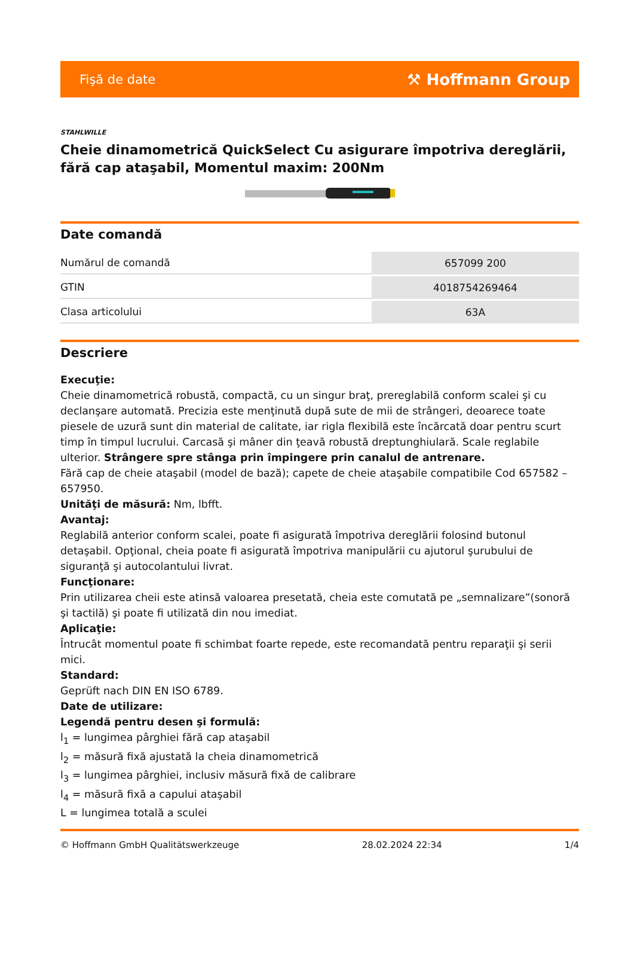Fişă de date ⚒ Hoffmann Group
STAHLWILLE
Cheie dinamometrică QuickSelect Cu asigurare împotriva dereglării, fără cap ataşabil, Momentul maxim: 200Nm
Date comandă
| Numărul de comandă | 657099 200 |
| GTIN | 4018754269464 |
| Clasa articolului | 63A |
Descriere
Execuţie:
Cheie dinamometrică robustă, compactă, cu un singur braţ, prereglabilă conform scalei şi cu declanşare automată. Precizia este menţinută după sute de mii de strângeri, deoarece toate piesele de uzură sunt din material de calitate, iar rigla flexibilă este încărcată doar pentru scurt timp în timpul lucrului. Carcasă şi mâner din ţeavă robustă dreptunghiulară. Scale reglabile ulterior. Strângere spre stânga prin împingere prin canalul de antrenare.
Fără cap de cheie ataşabil (model de bază); capete de cheie ataşabile compatibile Cod 657582 – 657950.
Unităţi de măsură: Nm, lbfft.
Avantaj:
Reglabilă anterior conform scalei, poate fi asigurată împotriva dereglării folosind butonul detaşabil. Opţional, cheia poate fi asigurată împotriva manipulării cu ajutorul şurubului de siguranţă şi autocolantului livrat.
Funcţionare:
Prin utilizarea cheii este atinsă valoarea presetată, cheia este comutată pe „semnalizare”(sonoră şi tactilă) şi poate fi utilizată din nou imediat.
Aplicaţie:
Întrucât momentul poate fi schimbat foarte repede, este recomandată pentru reparaţii şi serii mici.
Standard:
Geprüft nach DIN EN ISO 6789.
Date de utilizare:
Legendă pentru desen şi formulă:
l<sub>1</sub> = lungimea pârghiei fără cap ataşabil
l<sub>2</sub> = măsură fixă ajustată la cheia dinamometrică
l<sub>3</sub> = lungimea pârghiei, inclusiv măsură fixă de calibrare
l<sub>4</sub> = măsură fixă a capului ataşabil
L = lungimea totală a sculei
© Hoffmann GmbH Qualitätswerkzeuge 28.02.2024 22:34 1/4